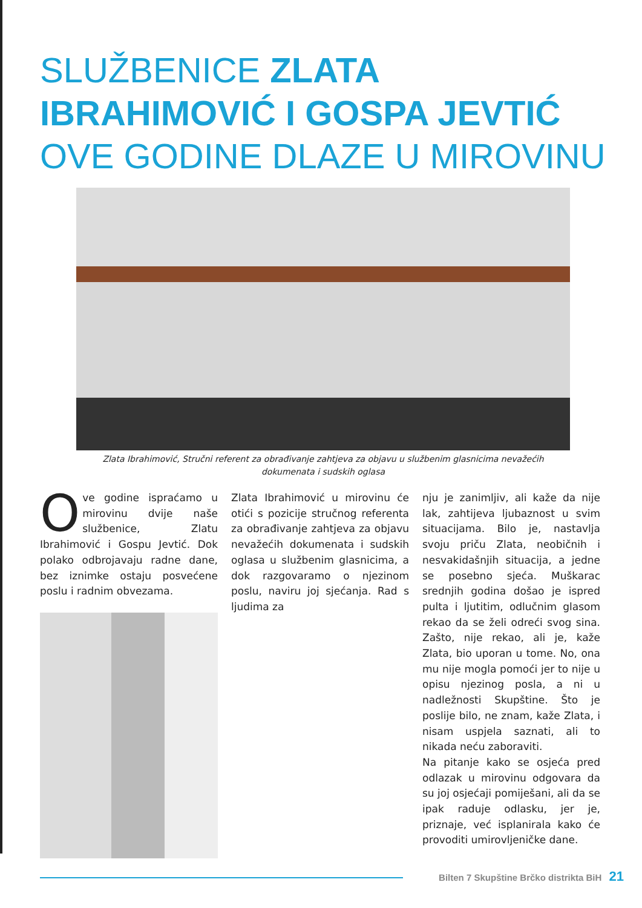SLUŽBENICE ZLATA IBRAHIMOVIĆ I GOSPA JEVTIĆ OVE GODINE DLAZE U MIROVINU
Zlata Ibrahimović, Stručni referent za obrađivanje zahtjeva za objavu u službenim glasnicima nevažećih dokumenata i sudskih oglasa
Ove godine ispraćamo u mirovinu dvije naše službenice, Zlatu Ibrahimović i Gospu Jevtić. Dok polako odbrojavaju radne dane, bez iznimke ostaju posvećene poslu i radnim obvezama.
Zlata Ibrahimović u mirovinu će otići s pozicije stručnog referenta za obrađivanje zahtjeva za objavu nevažećih dokumenata i sudskih oglasa u službenim glasnicima, a dok razgovaramo o njezinom poslu, naviru joj sjećanja. Rad s ljudima za
nju je zanimljiv, ali kaže da nije lak, zahtijeva ljubaznost u svim situacijama. Bilo je, nastavlja svoju priču Zlata, neobičnih i nesvakidašnjih situacija, a jedne se posebno sjeća. Muškarac srednjih godina došao je ispred pulta i ljutitim, odlučnim glasom rekao da se želi odreći svog sina. Zašto, nije rekao, ali je, kaže Zlata, bio uporan u tome. No, ona mu nije mogla pomoći jer to nije u opisu njezinog posla, a ni u nadležnosti Skupštine. Što je poslije bilo, ne znam, kaže Zlata, i nisam uspjela saznati, ali to nikada neću zaboraviti.
Na pitanje kako se osjeća pred odlazak u mirovinu odgovara da su joj osjećaji pomiješani, ali da se ipak raduje odlasku, jer je, priznaje, već isplanirala kako će provoditi umirovljeničke dane.
Bilten 7 Skupštine Brčko distrikta BiH 21